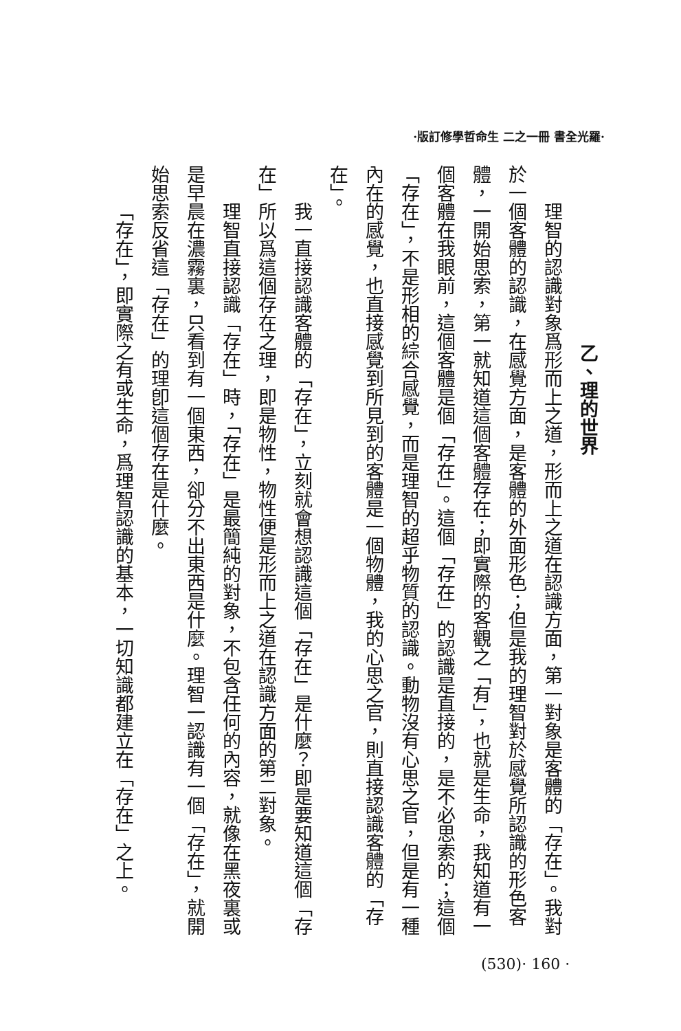·版訂修學哲命生 二之一冊 書全光羅·
乙、理的世界
理智的認識對象爲形而上之道，形而上之道在認識方面，第一對象是客體的「存在」。我對於一個客體的認識，在感覺方面，是客體的外面形色；但是我的理智對於感覺所認識的形色客體，一開始思索，第一就知道這個客體存在；即實際的客觀之「有」，也就是生命，我知道有一個客體在我眼前，這個客體是個「存在」。這個「存在」的認識是直接的，是不必思索的；這個「存在」，不是形相的綜合感覺，而是理智的超乎物質的認識。動物沒有心思之官，但是有一種內在的感覺，也直接感覺到所見到的客體是一個物體，我的心思之官，則直接認識客體的「存在」。
我一直接認識客體的「存在」，立刻就會想認識這個「存在」是什麼？即是要知道這個「存在」所以爲這個存在之理，即是物性，物性便是形而上之道在認識方面的第二對象。
理智直接認識「存在」時，「存在」是最簡純的對象，不包含任何的內容，就像在黑夜裏或是早晨在濃霧裏，只看到有一個東西，卻分不出東西是什麼。理智一認識有一個「存在」，就開始思索反省這「存在」的理卽這個存在是什麼。
「存在」，即實際之有或生命，爲理智認識的基本，一切知識都建立在「存在」之上。
(530)· 160 ·